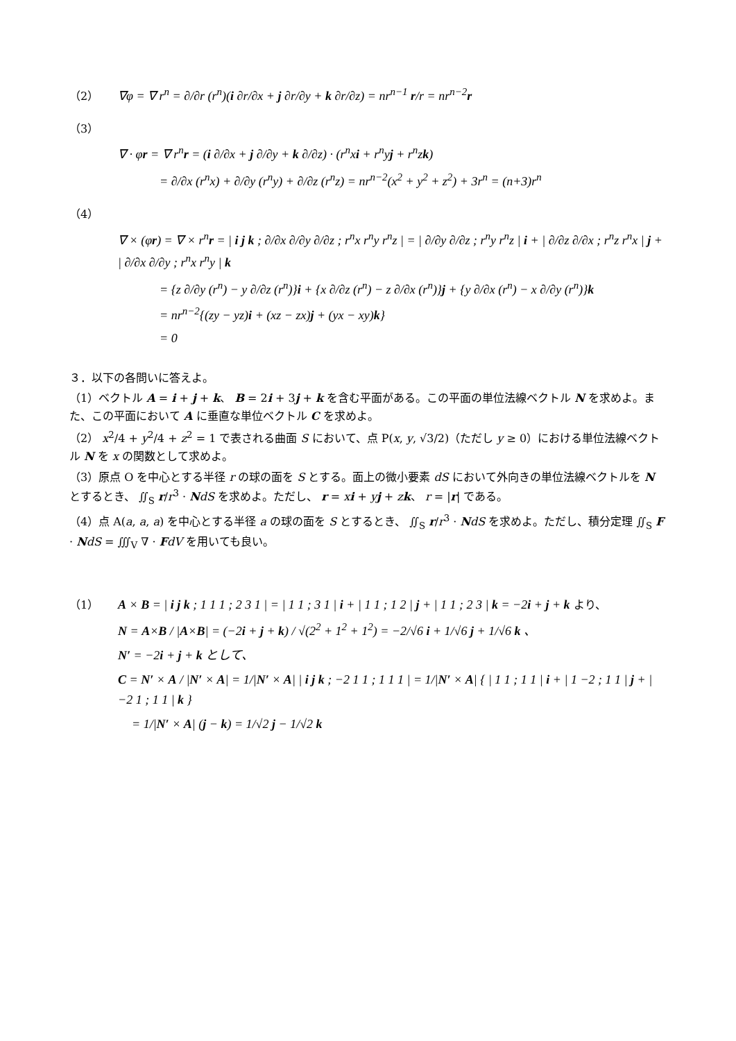（2） ∇φ = ∇ r<sup>n</sup> = ∂/∂r (r<sup>n</sup>)(i ∂r/∂x + j ∂r/∂y + k ∂r/∂z) = nr<sup>n−1</sup> r/r = nr<sup>n−2</sup>r
（3）
∇ · φr = ∇ r<sup>n</sup>r = (i ∂/∂x + j ∂/∂y + k ∂/∂z) · (r<sup>n</sup>xi + r<sup>n</sup>yj + r<sup>n</sup>zk)
= ∂/∂x (r<sup>n</sup>x) + ∂/∂y (r<sup>n</sup>y) + ∂/∂z (r<sup>n</sup>z) = nr<sup>n−2</sup>(x<sup>2</sup> + y<sup>2</sup> + z<sup>2</sup>) + 3r<sup>n</sup> = (n+3)r<sup>n</sup>
（4）
∇ × (φr) = ∇ × r<sup>n</sup>r = | i j k ; ∂/∂x ∂/∂y ∂/∂z ; r<sup>n</sup>x r<sup>n</sup>y r<sup>n</sup>z | = | ∂/∂y ∂/∂z ; r<sup>n</sup>y r<sup>n</sup>z | i + | ∂/∂z ∂/∂x ; r<sup>n</sup>z r<sup>n</sup>x | j + | ∂/∂x ∂/∂y ; r<sup>n</sup>x r<sup>n</sup>y | k
= {z ∂/∂y (r<sup>n</sup>) − y ∂/∂z (r<sup>n</sup>)}i + {x ∂/∂z (r<sup>n</sup>) − z ∂/∂x (r<sup>n</sup>)}j + {y ∂/∂x (r<sup>n</sup>) − x ∂/∂y (r<sup>n</sup>)}k
= nr<sup>n−2</sup>{(zy − yz)i + (xz − zx)j + (yx − xy)k}
= 0
３．以下の各問いに答えよ。
（1）ベクトル A = i + j + k、 B = 2i + 3j + k を含む平面がある。この平面の単位法線ベクトル N を求めよ。また、この平面において A に垂直な単位ベクトル C を求めよ。
（2） x<sup>2</sup>/4 + y<sup>2</sup>/4 + z<sup>2</sup> = 1 で表される曲面 S において、点 P(x, y, √3/2)（ただし y ≥ 0）における単位法線ベクトル N を x の関数として求めよ。
（3）原点 O を中心とする半径 r の球の面を S とする。面上の微小要素 dS において外向きの単位法線ベクトルを N とするとき、 ∬<sub>S</sub> r/r<sup>3</sup> · NdS を求めよ。ただし、 r = xi + yj + zk、 r = |r| である。
（4）点 A(a, a, a) を中心とする半径 a の球の面を S とするとき、 ∬<sub>S</sub> r/r<sup>3</sup> · NdS を求めよ。ただし、積分定理 ∬<sub>S</sub> F · NdS = ∭<sub>V</sub> ∇ · FdV を用いても良い。
（1） A × B = | i j k ; 1 1 1 ; 2 3 1 | = | 1 1 ; 3 1 | i + | 1 1 ; 1 2 | j + | 1 1 ; 2 3 | k = −2i + j + k より、
N = A×B / |A×B| = (−2i + j + k) / √(2<sup>2</sup> + 1<sup>2</sup> + 1<sup>2</sup>) = −2/√6 i + 1/√6 j + 1/√6 k 、
N′ = −2i + j + k として、
C = N′ × A / |N′ × A| = 1/|N′ × A| | i j k ; −2 1 1 ; 1 1 1 | = 1/|N′ × A| { | 1 1 ; 1 1 | i + | 1 −2 ; 1 1 | j + | −2 1 ; 1 1 | k }
= 1/|N′ × A| (j − k) = 1/√2 j − 1/√2 k